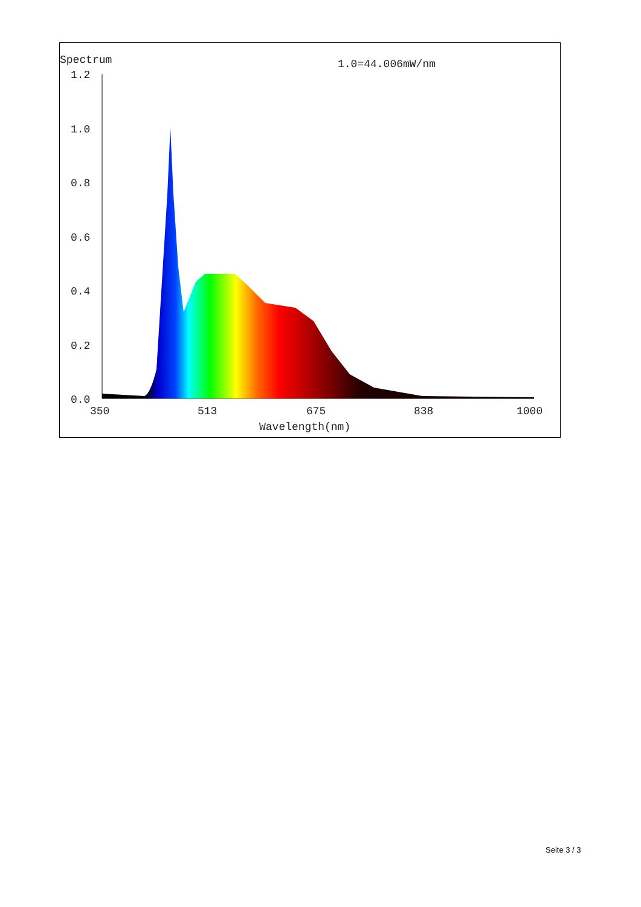Spectrum
1.0=44.006mW/nm
1.2
1.0
0.8
0.6
0.4
0.2
0.0
350
513
675
838
1000
Wavelength(nm)
Seite 3 / 3